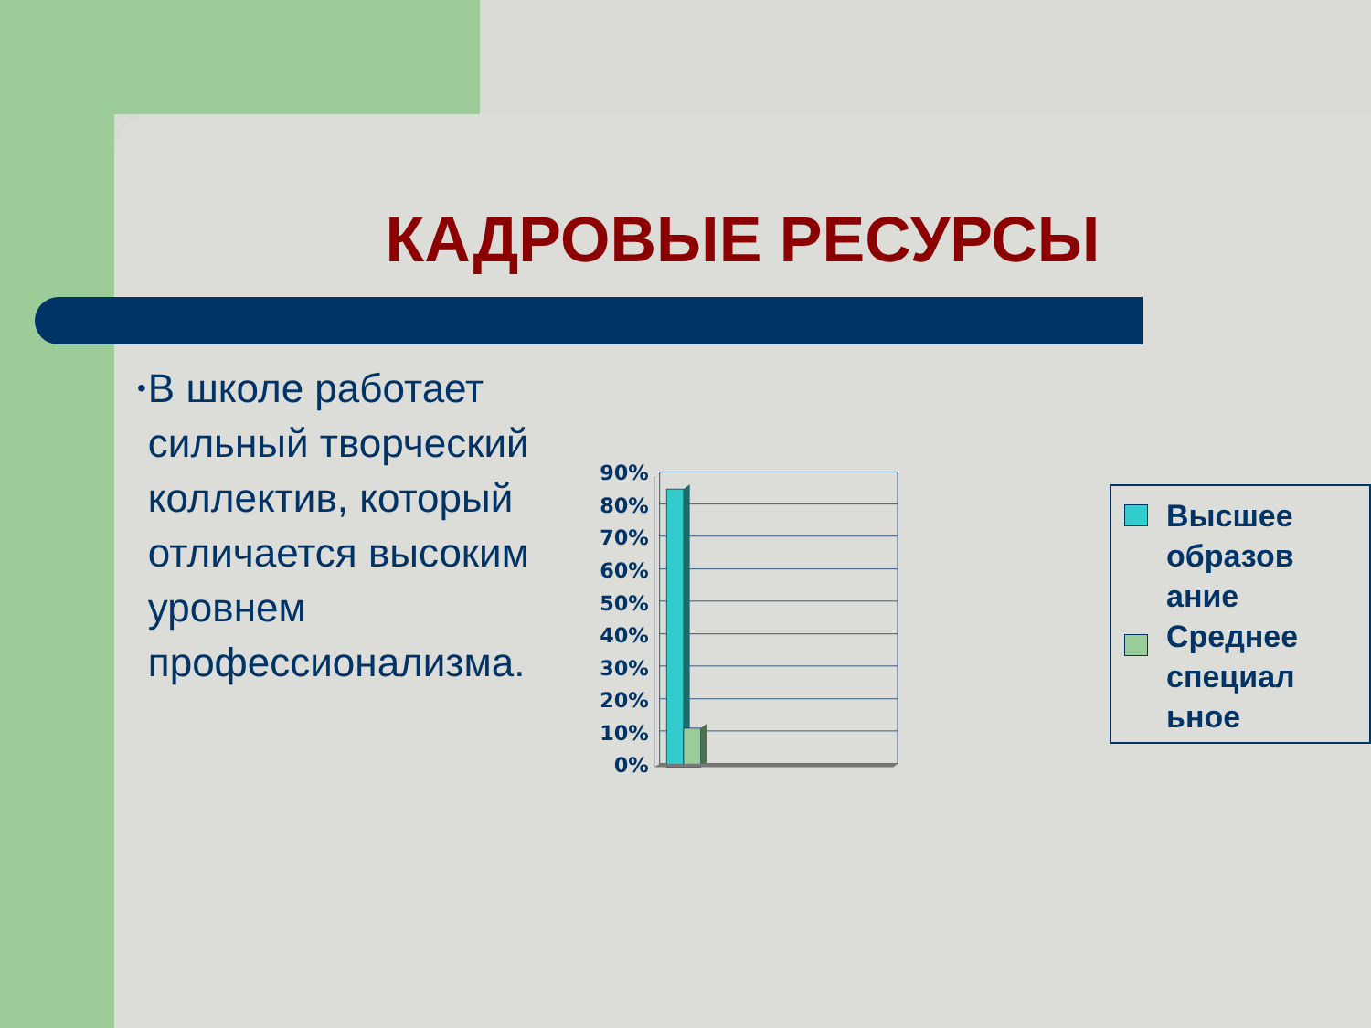КАДРОВЫЕ РЕСУРСЫ
•
В школе работает сильный творческий коллектив, который отличается высоким уровнем профессионализма.
90%
80%
70%
60%
50%
40%
30%
20%
10%
0%
Высшее образов ание
Среднее специал ьное